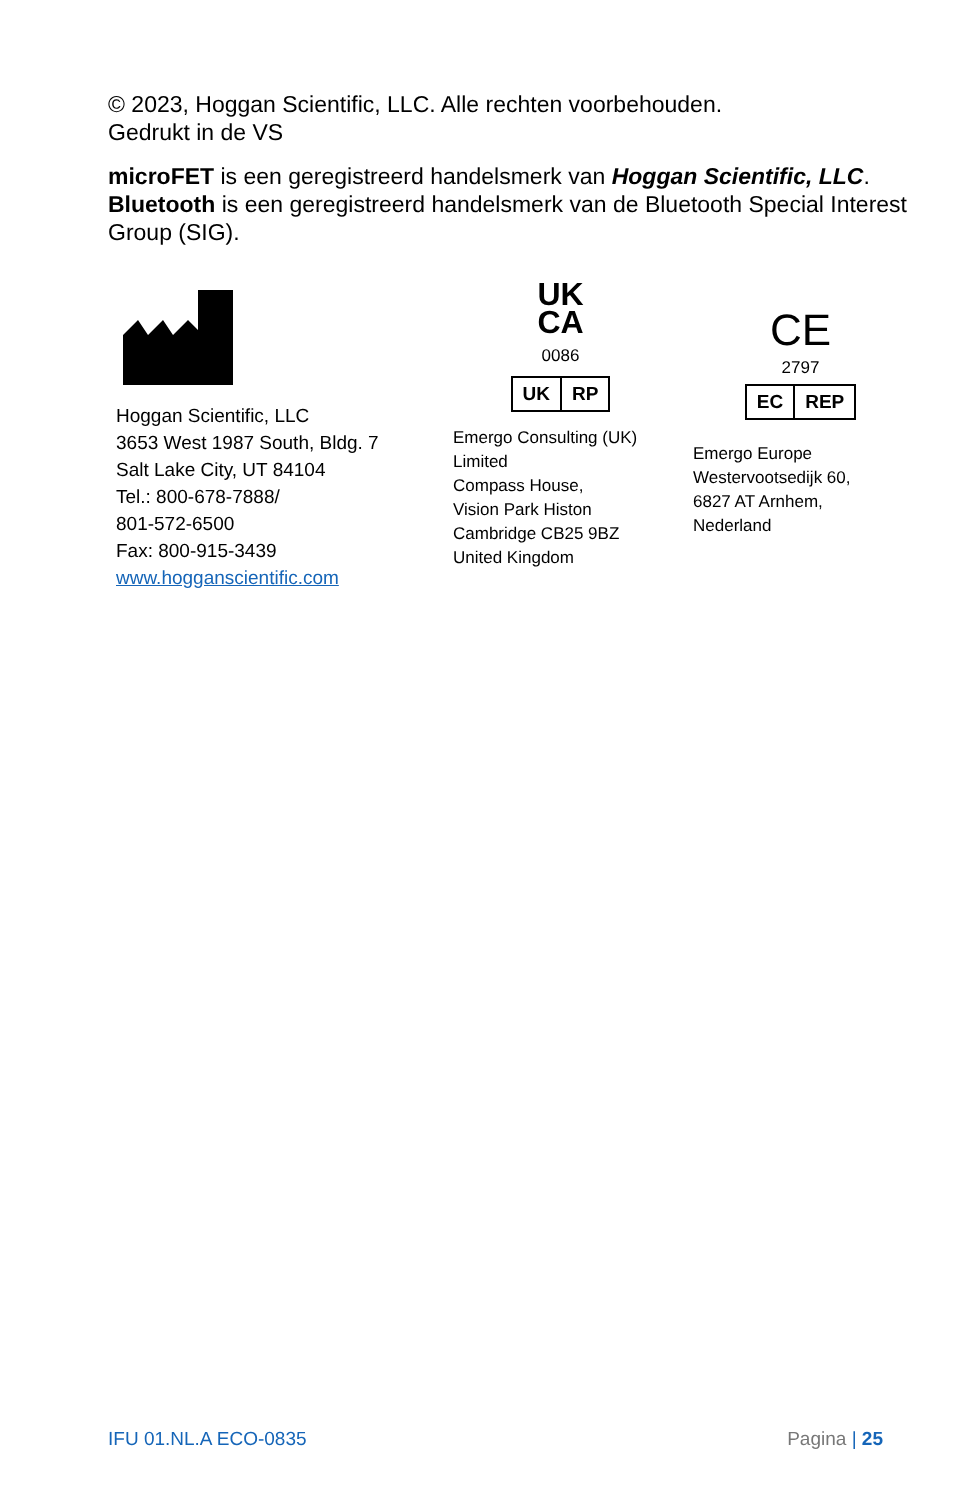© 2023, Hoggan Scientific, LLC. Alle rechten voorbehouden.
Gedrukt in de VS
microFET is een geregistreerd handelsmerk van Hoggan Scientific, LLC. Bluetooth is een geregistreerd handelsmerk van de Bluetooth Special Interest Group (SIG).
Hoggan Scientific, LLC
3653 West 1987 South, Bldg. 7
Salt Lake City, UT 84104
Tel.: 800-678-7888/
801-572-6500
Fax: 800-915-3439
www.hogganscientific.com
UK
CA
0086
UK RP
Emergo Consulting (UK)
Limited
Compass House,
Vision Park Histon
Cambridge CB25 9BZ
United Kingdom
CE
2797
EC REP
Emergo Europe
Westervootsedijk 60,
6827 AT Arnhem,
Nederland
IFU 01.NL.A ECO-0835 Pagina | 25